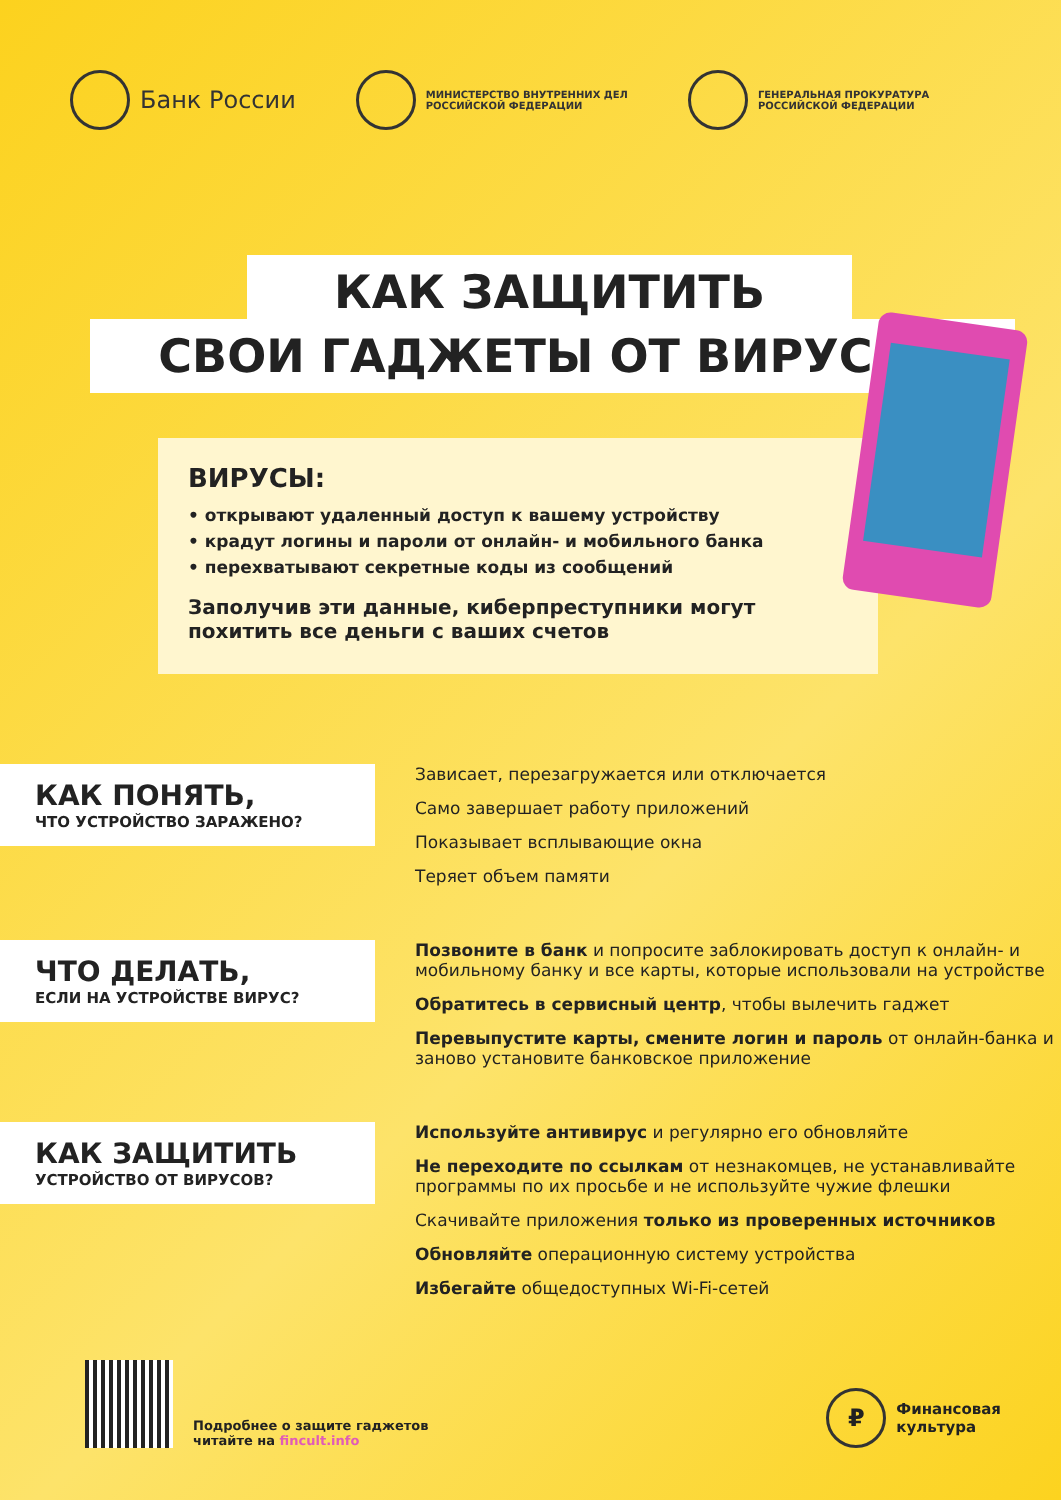Банк России
МИНИСТЕРСТВО ВНУТРЕННИХ ДЕЛ
РОССИЙСКОЙ ФЕДЕРАЦИИ
ГЕНЕРАЛЬНАЯ ПРОКУРАТУРА
РОССИЙСКОЙ ФЕДЕРАЦИИ
КАК ЗАЩИТИТЬ
СВОИ ГАДЖЕТЫ ОТ ВИРУСОВ
ВИРУСЫ:
• открывают удаленный доступ к вашему устройству
• крадут логины и пароли от онлайн- и мобильного банка
• перехватывают секретные коды из сообщений
Заполучив эти данные, киберпреступники могут похитить все деньги с ваших счетов
КАК ПОНЯТЬ,
ЧТО УСТРОЙСТВО ЗАРАЖЕНО?
Зависает, перезагружается или отключается
Само завершает работу приложений
Показывает всплывающие окна
Теряет объем памяти
ЧТО ДЕЛАТЬ,
ЕСЛИ НА УСТРОЙСТВЕ ВИРУС?
Позвоните в банк и попросите заблокировать доступ к онлайн- и мобильному банку и все карты, которые использовали на устройстве
Обратитесь в сервисный центр, чтобы вылечить гаджет
Перевыпустите карты, смените логин и пароль от онлайн-банка и заново установите банковское приложение
КАК ЗАЩИТИТЬ
УСТРОЙСТВО ОТ ВИРУСОВ?
Используйте антивирус и регулярно его обновляйте
Не переходите по ссылкам от незнакомцев, не устанавливайте программы по их просьбе и не используйте чужие флешки
Скачивайте приложения только из проверенных источников
Обновляйте операционную систему устройства
Избегайте общедоступных Wi-Fi-сетей
Подробнее о защите гаджетов
читайте на fincult.info
₽
Финансовая
культура